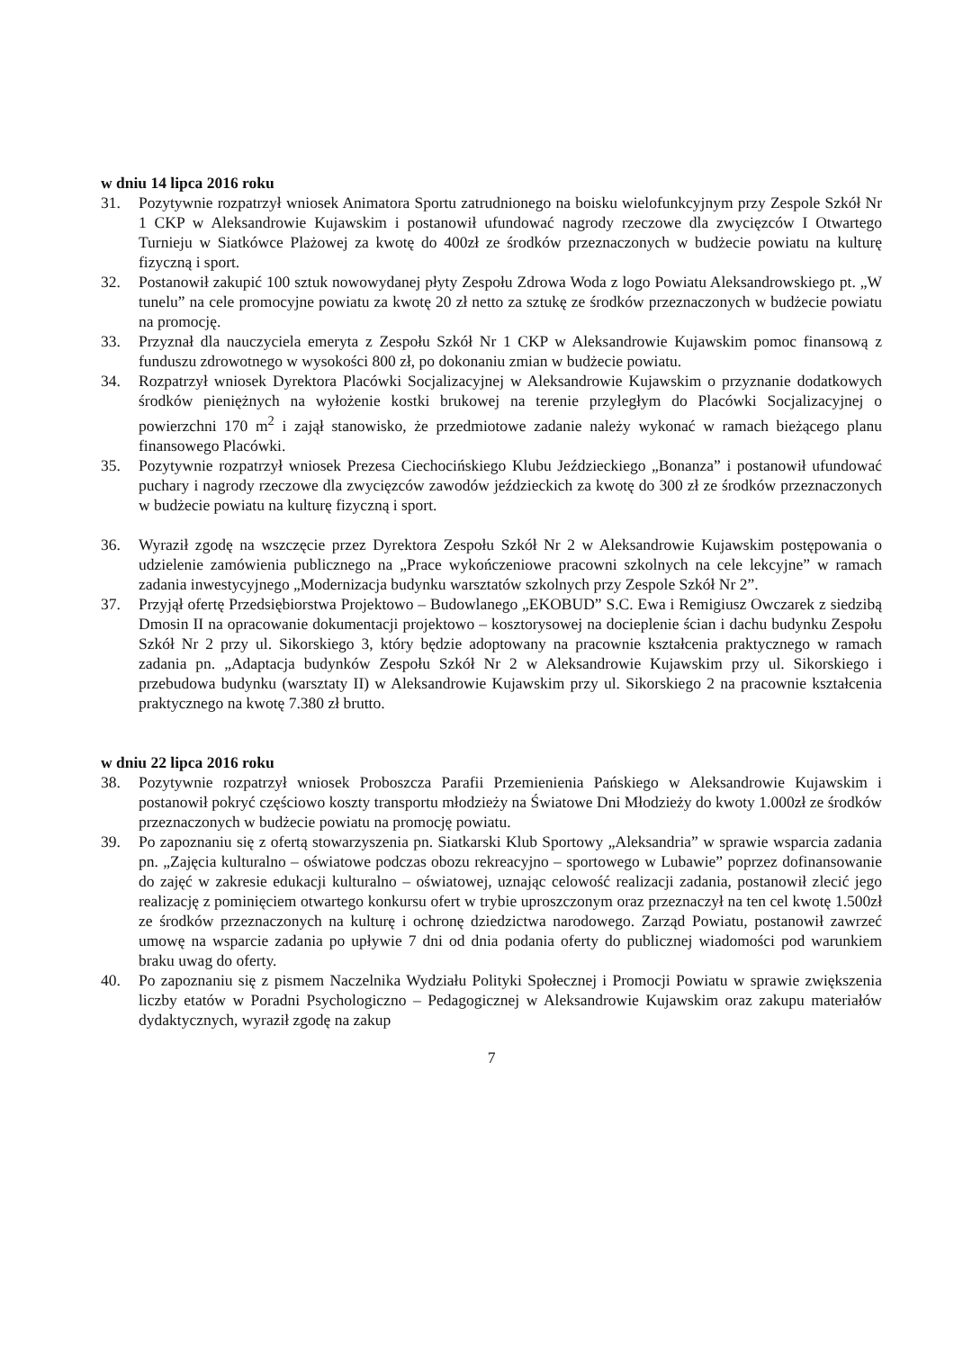w dniu 14 lipca 2016 roku
31. Pozytywnie rozpatrzył wniosek Animatora Sportu zatrudnionego na boisku wielofunkcyjnym przy Zespole Szkół Nr 1 CKP w Aleksandrowie Kujawskim i postanowił ufundować nagrody rzeczowe dla zwycięzców I Otwartego Turnieju w Siatkówce Plażowej za kwotę do 400zł ze środków przeznaczonych w budżecie powiatu na kulturę fizyczną i sport.
32. Postanowił zakupić 100 sztuk nowowydanej płyty Zespołu Zdrowa Woda z logo Powiatu Aleksandrowskiego pt. „W tunelu” na cele promocyjne powiatu za kwotę 20 zł netto za sztukę ze środków przeznaczonych w budżecie powiatu na promocję.
33. Przyznał dla nauczyciela emeryta z Zespołu Szkół Nr 1 CKP w Aleksandrowie Kujawskim pomoc finansową z funduszu zdrowotnego w wysokości 800 zł, po dokonaniu zmian w budżecie powiatu.
34. Rozpatrzył wniosek Dyrektora Placówki Socjalizacyjnej w Aleksandrowie Kujawskim o przyznanie dodatkowych środków pieniężnych na wyłożenie kostki brukowej na terenie przyległym do Placówki Socjalizacyjnej o powierzchni 170 m<sup>2</sup> i zajął stanowisko, że przedmiotowe zadanie należy wykonać w ramach bieżącego planu finansowego Placówki.
35. Pozytywnie rozpatrzył wniosek Prezesa Ciechocińskiego Klubu Jeździeckiego „Bonanza” i postanowił ufundować puchary i nagrody rzeczowe dla zwycięzców zawodów jeździeckich za kwotę do 300 zł ze środków przeznaczonych w budżecie powiatu na kulturę fizyczną i sport.
36. Wyraził zgodę na wszczęcie przez Dyrektora Zespołu Szkół Nr 2 w Aleksandrowie Kujawskim postępowania o udzielenie zamówienia publicznego na „Prace wykończeniowe pracowni szkolnych na cele lekcyjne” w ramach zadania inwestycyjnego „Modernizacja budynku warsztatów szkolnych przy Zespole Szkół Nr 2”.
37. Przyjął ofertę Przedsiębiorstwa Projektowo – Budowlanego „EKOBUD” S.C. Ewa i Remigiusz Owczarek z siedzibą Dmosin II na opracowanie dokumentacji projektowo – kosztorysowej na docieplenie ścian i dachu budynku Zespołu Szkół Nr 2 przy ul. Sikorskiego 3, który będzie adoptowany na pracownie kształcenia praktycznego w ramach zadania pn. „Adaptacja budynków Zespołu Szkół Nr 2 w Aleksandrowie Kujawskim przy ul. Sikorskiego i przebudowa budynku (warsztaty II) w Aleksandrowie Kujawskim przy ul. Sikorskiego 2 na pracownie kształcenia praktycznego na kwotę 7.380 zł brutto.
w dniu 22 lipca 2016 roku
38. Pozytywnie rozpatrzył wniosek Proboszcza Parafii Przemienienia Pańskiego w Aleksandrowie Kujawskim i postanowił pokryć częściowo koszty transportu młodzieży na Światowe Dni Młodzieży do kwoty 1.000zł ze środków przeznaczonych w budżecie powiatu na promocję powiatu.
39. Po zapoznaniu się z ofertą stowarzyszenia pn. Siatkarski Klub Sportowy „Aleksandria” w sprawie wsparcia zadania pn. „Zajęcia kulturalno – oświatowe podczas obozu rekreacyjno – sportowego w Lubawie” poprzez dofinansowanie do zajęć w zakresie edukacji kulturalno – oświatowej, uznając celowość realizacji zadania, postanowił zlecić jego realizację z pominięciem otwartego konkursu ofert w trybie uproszczonym oraz przeznaczył na ten cel kwotę 1.500zł ze środków przeznaczonych na kulturę i ochronę dziedzictwa narodowego. Zarząd Powiatu, postanowił zawrzeć umowę na wsparcie zadania po upływie 7 dni od dnia podania oferty do publicznej wiadomości pod warunkiem braku uwag do oferty.
40. Po zapoznaniu się z pismem Naczelnika Wydziału Polityki Społecznej i Promocji Powiatu w sprawie zwiększenia liczby etatów w Poradni Psychologiczno – Pedagogicznej w Aleksandrowie Kujawskim oraz zakupu materiałów dydaktycznych, wyraził zgodę na zakup
7